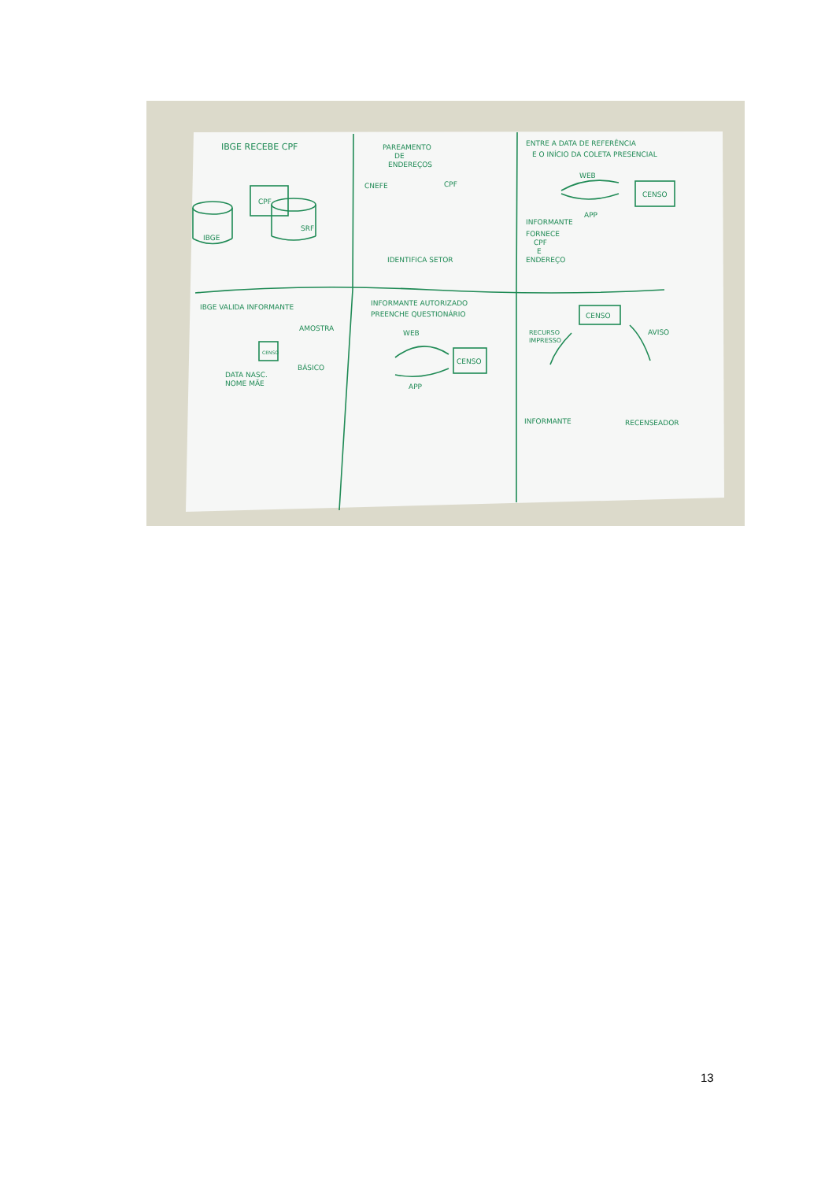IBGE RECEBE CPF
PAREAMENTO
DE
ENDEREÇOS
ENTRE A DATA DE REFERÊNCIA
E O INÍCIO DA COLETA PRESENCIAL
CPF
IBGE
SRF
CNEFE
CPF
IDENTIFICA SETOR
WEB
APP
CENSO
INFORMANTE
FORNECE
CPF
E
ENDEREÇO
IBGE VALIDA INFORMANTE
INFORMANTE AUTORIZADO
PREENCHE QUESTIONÁRIO
CENSO
CENSO
AMOSTRA
BÁSICO
DATA NASC.
NOME MÃE
WEB
APP
CENSO
RECURSO
IMPRESSO
AVISO
INFORMANTE
RECENSEADOR
13